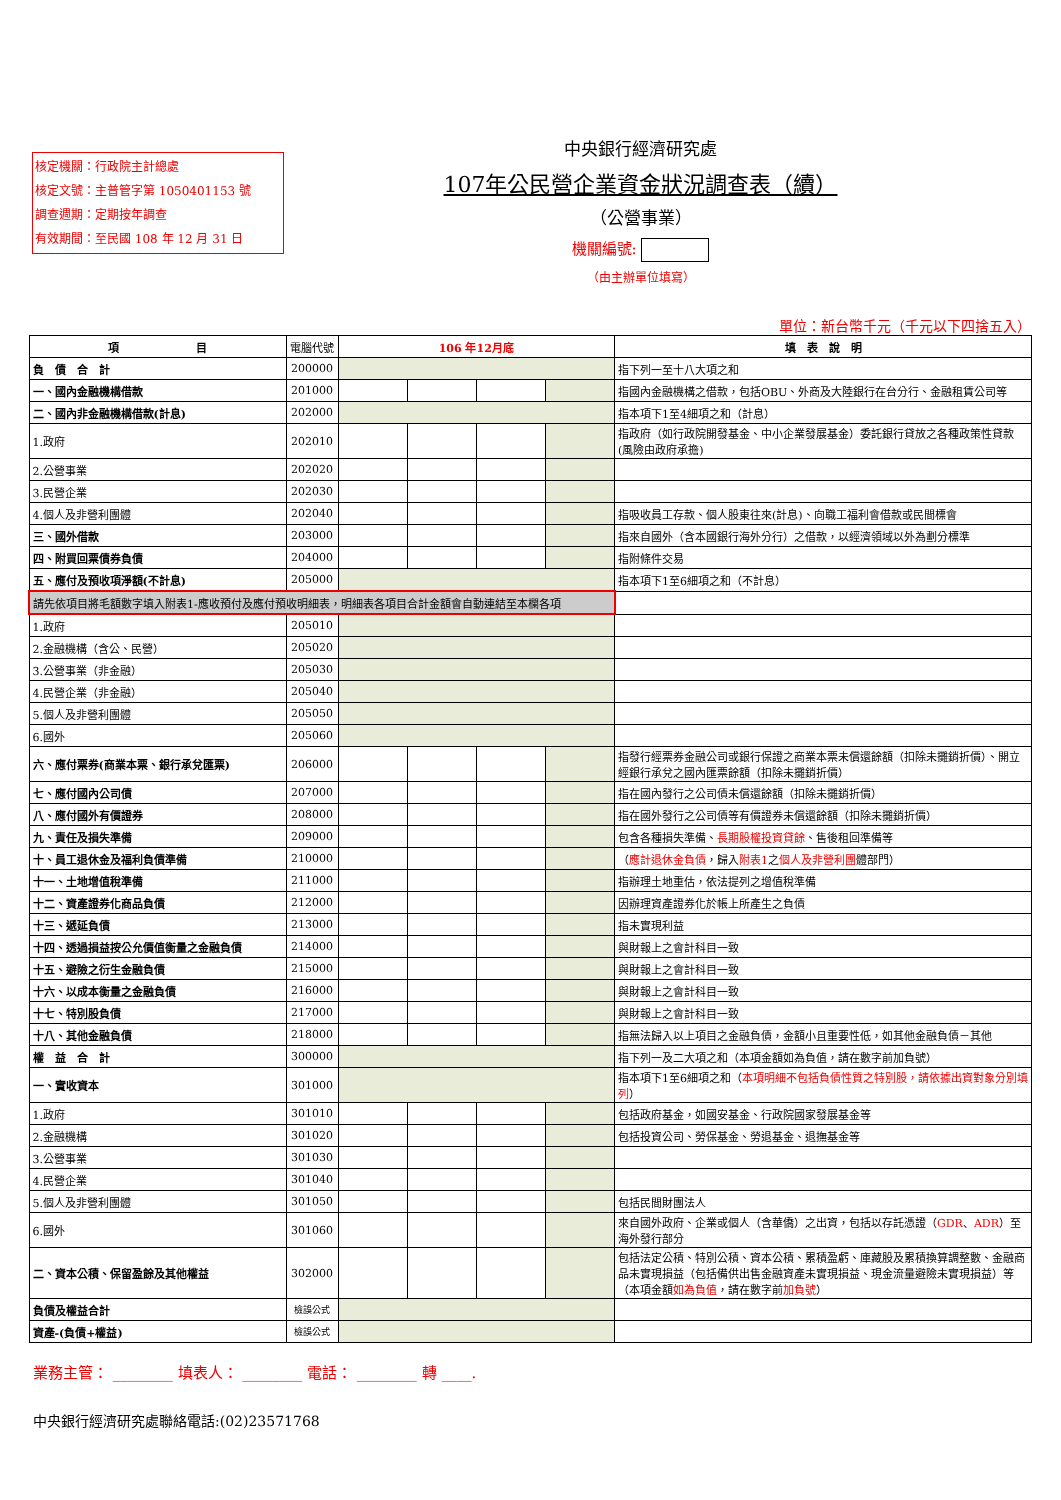核定機關：行政院主計總處
核定文號：主普管字第 1050401153 號
調查週期：定期按年調查
有效期間：至民國 108 年 12 月 31 日
中央銀行經濟研究處
107年公民營企業資金狀況調查表（續）
（公營事業）
機關編號:
（由主辦單位填寫）
單位：新台幣千元（千元以下四捨五入）
| 項 目 | 電腦代號 | 106 年12月底 | | | | 填 表 說 明 |
| --- | --- | --- | --- | --- | --- | --- |
| 負 債 合 計 | 200000 | | | | | 指下列一至十八大項之和 |
| 一、國內金融機構借款 | 201000 | | | | | 指國內金融機構之借款，包括OBU、外商及大陸銀行在台分行、金融租賃公司等 |
| 二、國內非金融機構借款(計息) | 202000 | | | | | 指本項下1至4細項之和（計息） |
| 1.政府 | 202010 | | | | | 指政府（如行政院開發基金、中小企業發展基金）委託銀行貸放之各種政策性貸款(風險由政府承擔) |
| 2.公營事業 | 202020 | | | | | |
| 3.民營企業 | 202030 | | | | | |
| 4.個人及非營利團體 | 202040 | | | | | 指吸收員工存款、個人股東往來(計息)、向職工福利會借款或民間標會 |
| 三、國外借款 | 203000 | | | | | 指來自國外（含本國銀行海外分行）之借款，以經濟領域以外為劃分標準 |
| 四、附買回票債券負債 | 204000 | | | | | 指附條件交易 |
| 五、應付及預收項淨額(不計息) | 205000 | | | | | 指本項下1至6細項之和（不計息） |
| 請先依項目將毛額數字填入附表1-應收預付及應付預收明細表，明細表各項目合計金額會自動連結至本欄各項 | | | | | | |
| 1.政府 | 205010 | | | | | |
| 2.金融機構（含公、民營） | 205020 | | | | | |
| 3.公營事業（非金融） | 205030 | | | | | |
| 4.民營企業（非金融） | 205040 | | | | | |
| 5.個人及非營利團體 | 205050 | | | | | |
| 6.國外 | 205060 | | | | | |
| 六、應付票券(商業本票、銀行承兌匯票) | 206000 | | | | | 指發行經票券金融公司或銀行保證之商業本票未償還餘額（扣除未攤銷折價）、開立經銀行承兌之國內匯票餘額（扣除未攤銷折價） |
| 七、應付國內公司債 | 207000 | | | | | 指在國內發行之公司債未償還餘額（扣除未攤銷折價） |
| 八、應付國外有價證券 | 208000 | | | | | 指在國外發行之公司債等有價證券未償還餘額（扣除未攤銷折價） |
| 九、責任及損失準備 | 209000 | | | | | 包含各種損失準備、 長期股權投資貸餘 、售後租回準備等 |
| 十、員工退休金及福利負債準備 | 210000 | | | | | （ 應計退休金負債 ，歸入 附表1 之 個人及非營利團 體部門） |
| 十一、土地增值稅準備 | 211000 | | | | | 指辦理土地重估，依法提列之增值稅準備 |
| 十二、資產證券化商品負債 | 212000 | | | | | 因辦理資產證券化於帳上所產生之負債 |
| 十三、遞延負債 | 213000 | | | | | 指未實現利益 |
| 十四、透過損益按公允價值衡量之金融負債 | 214000 | | | | | 與財報上之會計科目一致 |
| 十五、避險之衍生金融負債 | 215000 | | | | | 與財報上之會計科目一致 |
| 十六、以成本衡量之金融負債 | 216000 | | | | | 與財報上之會計科目一致 |
| 十七、特別股負債 | 217000 | | | | | 與財報上之會計科目一致 |
| 十八、其他金融負債 | 218000 | | | | | 指無法歸入以上項目之金融負債，金額小且重要性低，如其他金融負債－其他 |
| 權 益 合 計 | 300000 | | | | | 指下列一及二大項之和（本項金額如為負值，請在數字前加負號） |
| 一、實收資本 | 301000 | | | | | 指本項下1至6細項之和（ 本項明細不包括負債性質之特別股，請依據出資對象分別填列 ） |
| 1.政府 | 301010 | | | | | 包括政府基金，如國安基金、行政院國家發展基金等 |
| 2.金融機構 | 301020 | | | | | 包括投資公司、勞保基金、勞退基金、退撫基金等 |
| 3.公營事業 | 301030 | | | | | |
| 4.民營企業 | 301040 | | | | | |
| 5.個人及非營利團體 | 301050 | | | | | 包括民間財團法人 |
| 6.國外 | 301060 | | | | | 來自國外政府、企業或個人（含華僑）之出資，包括以存託憑證（ GDR 、 ADR ）至海外發行部分 |
| 二、資本公積、保留盈餘及其他權益 | 302000 | | | | | 包括法定公積、特別公積、資本公積、累積盈虧、庫藏股及累積換算調整數、金融商品未實現損益（包括備供出售金融資產未實現損益、現金流量避險未實現損益）等（本項金額 如為負值 ，請在數字前 加負號 ） |
| 負債及權益合計 | 檢誤公式 | | | | | |
| 資產-(負債+權益) | 檢誤公式 | | | | | |
業務主管： ________ 填表人： ________ 電話： ________ 轉 ____.
中央銀行經濟研究處聯絡電話:(02)23571768